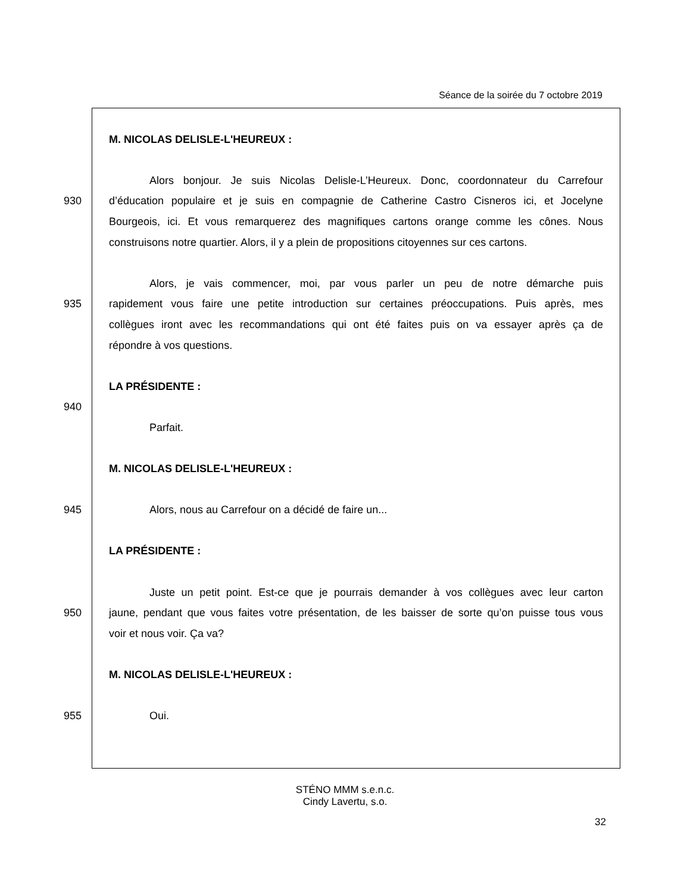Séance de la soirée du 7 octobre 2019
M. NICOLAS DELISLE-L'HEUREUX :
Alors bonjour. Je suis Nicolas Delisle-L’Heureux. Donc, coordonnateur du Carrefour
930
d’éducation populaire et je suis en compagnie de Catherine Castro Cisneros ici, et Jocelyne
Bourgeois, ici. Et vous remarquerez des magnifiques cartons orange comme les cônes. Nous
construisons notre quartier. Alors, il y a plein de propositions citoyennes sur ces cartons.
Alors, je vais commencer, moi, par vous parler un peu de notre démarche puis
935
rapidement vous faire une petite introduction sur certaines préoccupations. Puis après, mes
collègues iront avec les recommandations qui ont été faites puis on va essayer après ça de
répondre à vos questions.
LA PRÉSIDENTE :
940
Parfait.
M. NICOLAS DELISLE-L'HEUREUX :
945
Alors, nous au Carrefour on a décidé de faire un...
LA PRÉSIDENTE :
Juste un petit point. Est-ce que je pourrais demander à vos collègues avec leur carton
950
jaune, pendant que vous faites votre présentation, de les baisser de sorte qu’on puisse tous vous
voir et nous voir. Ça va?
M. NICOLAS DELISLE-L'HEUREUX :
955
Oui.
STÉNO MMM s.e.n.c.
Cindy Lavertu, s.o.
32